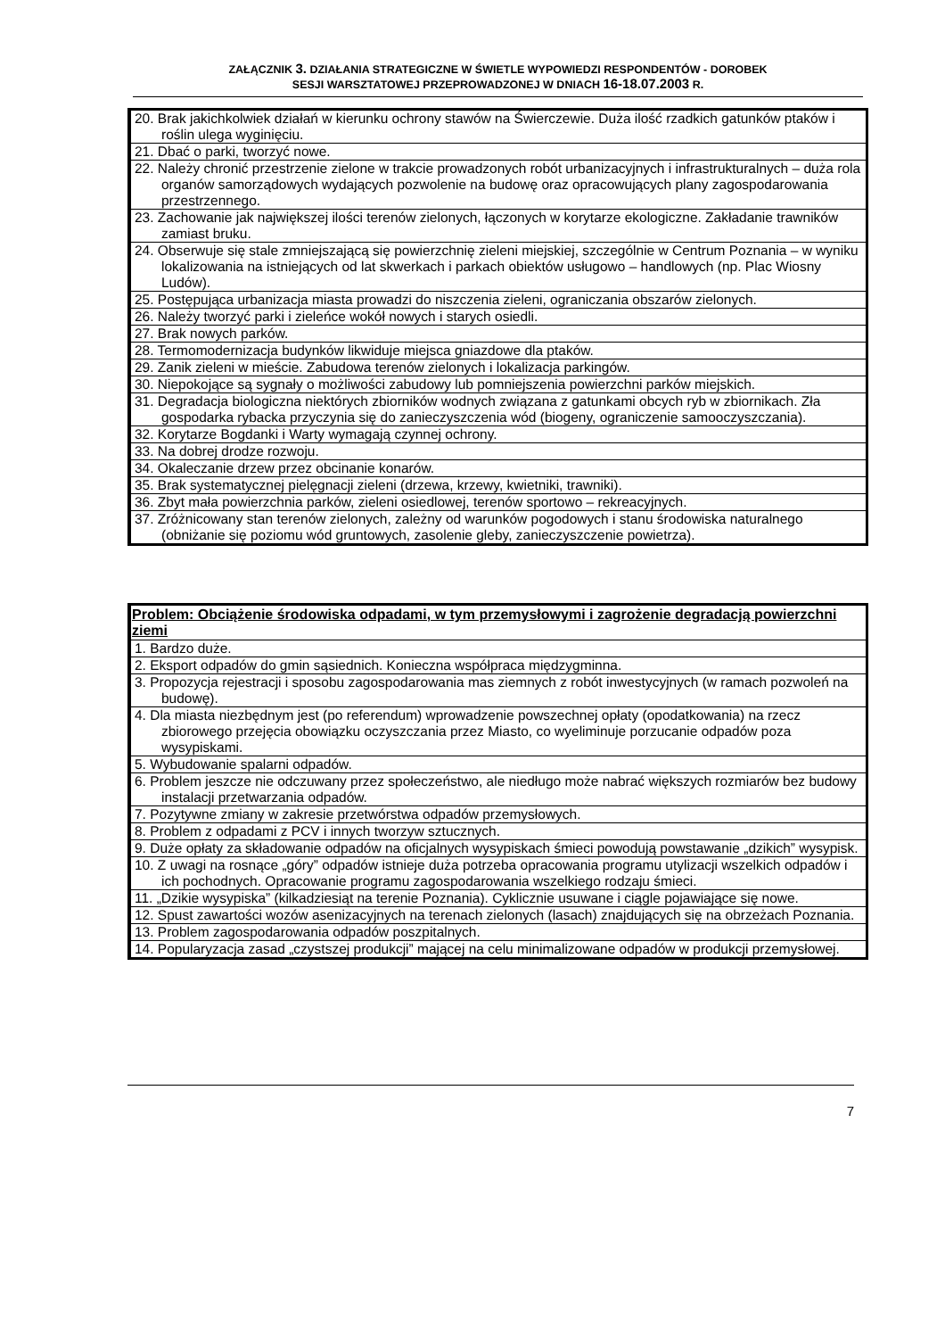ZAŁĄCZNIK 3. DZIAŁANIA STRATEGICZNE W ŚWIETLE WYPOWIEDZI RESPONDENTÓW - DOROBEK
SESJI WARSZTATOWEJ PRZEPROWADZONEJ W DNIACH 16-18.07.2003 R.
| 20. Brak jakichkolwiek działań w kierunku ochrony stawów na Świerczewie. Duża ilość rzadkich gatunków ptaków i roślin ulega wyginięciu. |
| 21. Dbać o parki, tworzyć nowe. |
| 22. Należy chronić przestrzenie zielone w trakcie prowadzonych robót urbanizacyjnych i infrastrukturalnych – duża rola organów samorządowych wydających pozwolenie na budowę oraz opracowujących plany zagospodarowania przestrzennego. |
| 23. Zachowanie jak największej ilości terenów zielonych, łączonych w korytarze ekologiczne. Zakładanie trawników zamiast bruku. |
| 24. Obserwuje się stale zmniejszającą się powierzchnię zieleni miejskiej, szczególnie w Centrum Poznania – w wyniku lokalizowania na istniejących od lat skwerkach i parkach obiektów usługowo – handlowych (np. Plac Wiosny Ludów). |
| 25. Postępująca urbanizacja miasta prowadzi do niszczenia zieleni, ograniczania obszarów zielonych. |
| 26. Należy tworzyć parki i zieleńce wokół nowych i starych osiedli. |
| 27. Brak nowych parków. |
| 28. Termomodernizacja budynków likwiduje miejsca gniazdowe dla ptaków. |
| 29. Zanik zieleni w mieście. Zabudowa terenów zielonych i lokalizacja parkingów. |
| 30. Niepokojące są sygnały o możliwości zabudowy lub pomniejszenia powierzchni parków miejskich. |
| 31. Degradacja biologiczna niektórych zbiorników wodnych związana z gatunkami obcych ryb w zbiornikach. Zła gospodarka rybacka przyczynia się do zanieczyszczenia wód (biogeny, ograniczenie samooczyszczania). |
| 32. Korytarze Bogdanki i Warty wymagają czynnej ochrony. |
| 33. Na dobrej drodze rozwoju. |
| 34. Okaleczanie drzew przez obcinanie konarów. |
| 35. Brak systematycznej pielęgnacji zieleni (drzewa, krzewy, kwietniki, trawniki). |
| 36. Zbyt mała powierzchnia parków, zieleni osiedlowej, terenów sportowo – rekreacyjnych. |
| 37. Zróżnicowany stan terenów zielonych, zależny od warunków pogodowych i stanu środowiska naturalnego (obniżanie się poziomu wód gruntowych, zasolenie gleby, zanieczyszczenie powietrza). |
| Problem: Obciążenie środowiska odpadami, w tym przemysłowymi i zagrożenie degradacją powierzchni ziemi |
| --- |
| 1. Bardzo duże. |
| 2. Eksport odpadów do gmin sąsiednich. Konieczna współpraca międzygminna. |
| 3. Propozycja rejestracji i sposobu zagospodarowania mas ziemnych z robót inwestycyjnych (w ramach pozwoleń na budowę). |
| 4. Dla miasta niezbędnym jest (po referendum) wprowadzenie powszechnej opłaty (opodatkowania) na rzecz zbiorowego przejęcia obowiązku oczyszczania przez Miasto, co wyeliminuje porzucanie odpadów poza wysypiskami. |
| 5. Wybudowanie spalarni odpadów. |
| 6. Problem jeszcze nie odczuwany przez społeczeństwo, ale niedługo może nabrać większych rozmiarów bez budowy instalacji przetwarzania odpadów. |
| 7. Pozytywne zmiany w zakresie przetwórstwa odpadów przemysłowych. |
| 8. Problem z odpadami z PCV i innych tworzyw sztucznych. |
| 9. Duże opłaty za składowanie odpadów na oficjalnych wysypiskach śmieci powodują powstawanie „dzikich” wysypisk. |
| 10. Z uwagi na rosnące „góry” odpadów istnieje duża potrzeba opracowania programu utylizacji wszelkich odpadów i ich pochodnych. Opracowanie programu zagospodarowania wszelkiego rodzaju śmieci. |
| 11. „Dzikie wysypiska” (kilkadziesiąt na terenie Poznania). Cyklicznie usuwane i ciągle pojawiające się nowe. |
| 12. Spust zawartości wozów asenizacyjnych na terenach zielonych (lasach) znajdujących się na obrzeżach Poznania. |
| 13. Problem zagospodarowania odpadów poszpitalnych. |
| 14. Popularyzacja zasad „czystszej produkcji” mającej na celu minimalizowane odpadów w produkcji przemysłowej. |
7